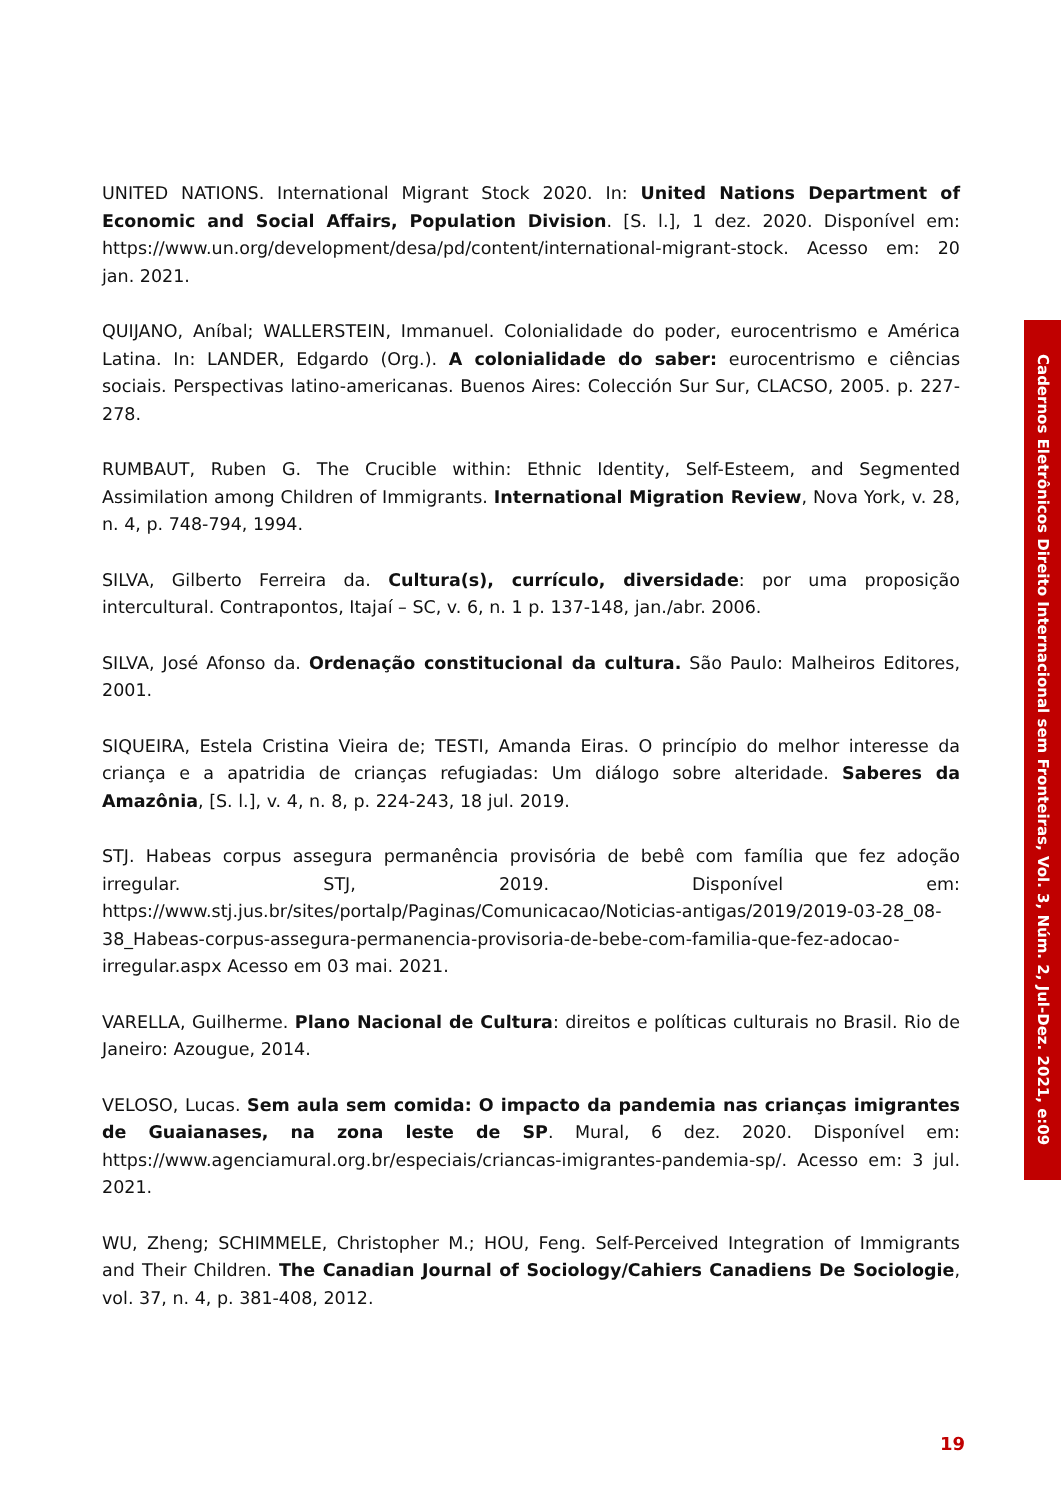UNITED NATIONS. International Migrant Stock 2020. In: United Nations Department of Economic and Social Affairs, Population Division. [S. l.], 1 dez. 2020. Disponível em: https://www.un.org/development/desa/pd/content/international-migrant-stock. Acesso em: 20 jan. 2021.
QUIJANO, Aníbal; WALLERSTEIN, Immanuel. Colonialidade do poder, eurocentrismo e América Latina. In: LANDER, Edgardo (Org.). A colonialidade do saber: eurocentrismo e ciências sociais. Perspectivas latino-americanas. Buenos Aires: Colección Sur Sur, CLACSO, 2005. p. 227-278.
RUMBAUT, Ruben G. The Crucible within: Ethnic Identity, Self-Esteem, and Segmented Assimilation among Children of Immigrants. International Migration Review, Nova York, v. 28, n. 4, p. 748-794, 1994.
SILVA, Gilberto Ferreira da. Cultura(s), currículo, diversidade: por uma proposição intercultural. Contrapontos, Itajaí – SC, v. 6, n. 1 p. 137-148, jan./abr. 2006.
SILVA, José Afonso da. Ordenação constitucional da cultura. São Paulo: Malheiros Editores, 2001.
SIQUEIRA, Estela Cristina Vieira de; TESTI, Amanda Eiras. O princípio do melhor interesse da criança e a apatridia de crianças refugiadas: Um diálogo sobre alteridade. Saberes da Amazônia, [S. l.], v. 4, n. 8, p. 224-243, 18 jul. 2019.
STJ. Habeas corpus assegura permanência provisória de bebê com família que fez adoção irregular. STJ, 2019. Disponível em: https://www.stj.jus.br/sites/portalp/Paginas/Comunicacao/Noticias-antigas/2019/2019-03-28_08-38_Habeas-corpus-assegura-permanencia-provisoria-de-bebe-com-familia-que-fez-adocao-irregular.aspx Acesso em 03 mai. 2021.
VARELLA, Guilherme. Plano Nacional de Cultura: direitos e políticas culturais no Brasil. Rio de Janeiro: Azougue, 2014.
VELOSO, Lucas. Sem aula sem comida: O impacto da pandemia nas crianças imigrantes de Guaianases, na zona leste de SP. Mural, 6 dez. 2020. Disponível em: https://www.agenciamural.org.br/especiais/criancas-imigrantes-pandemia-sp/. Acesso em: 3 jul. 2021.
WU, Zheng; SCHIMMELE, Christopher M.; HOU, Feng. Self-Perceived Integration of Immigrants and Their Children. The Canadian Journal of Sociology/Cahiers Canadiens De Sociologie, vol. 37, n. 4, p. 381-408, 2012.
Cadernos Eletrônicos Direito Internacional sem Fronteiras, Vol. 3, Núm. 2, Jul-Dez. 2021, e:09
19